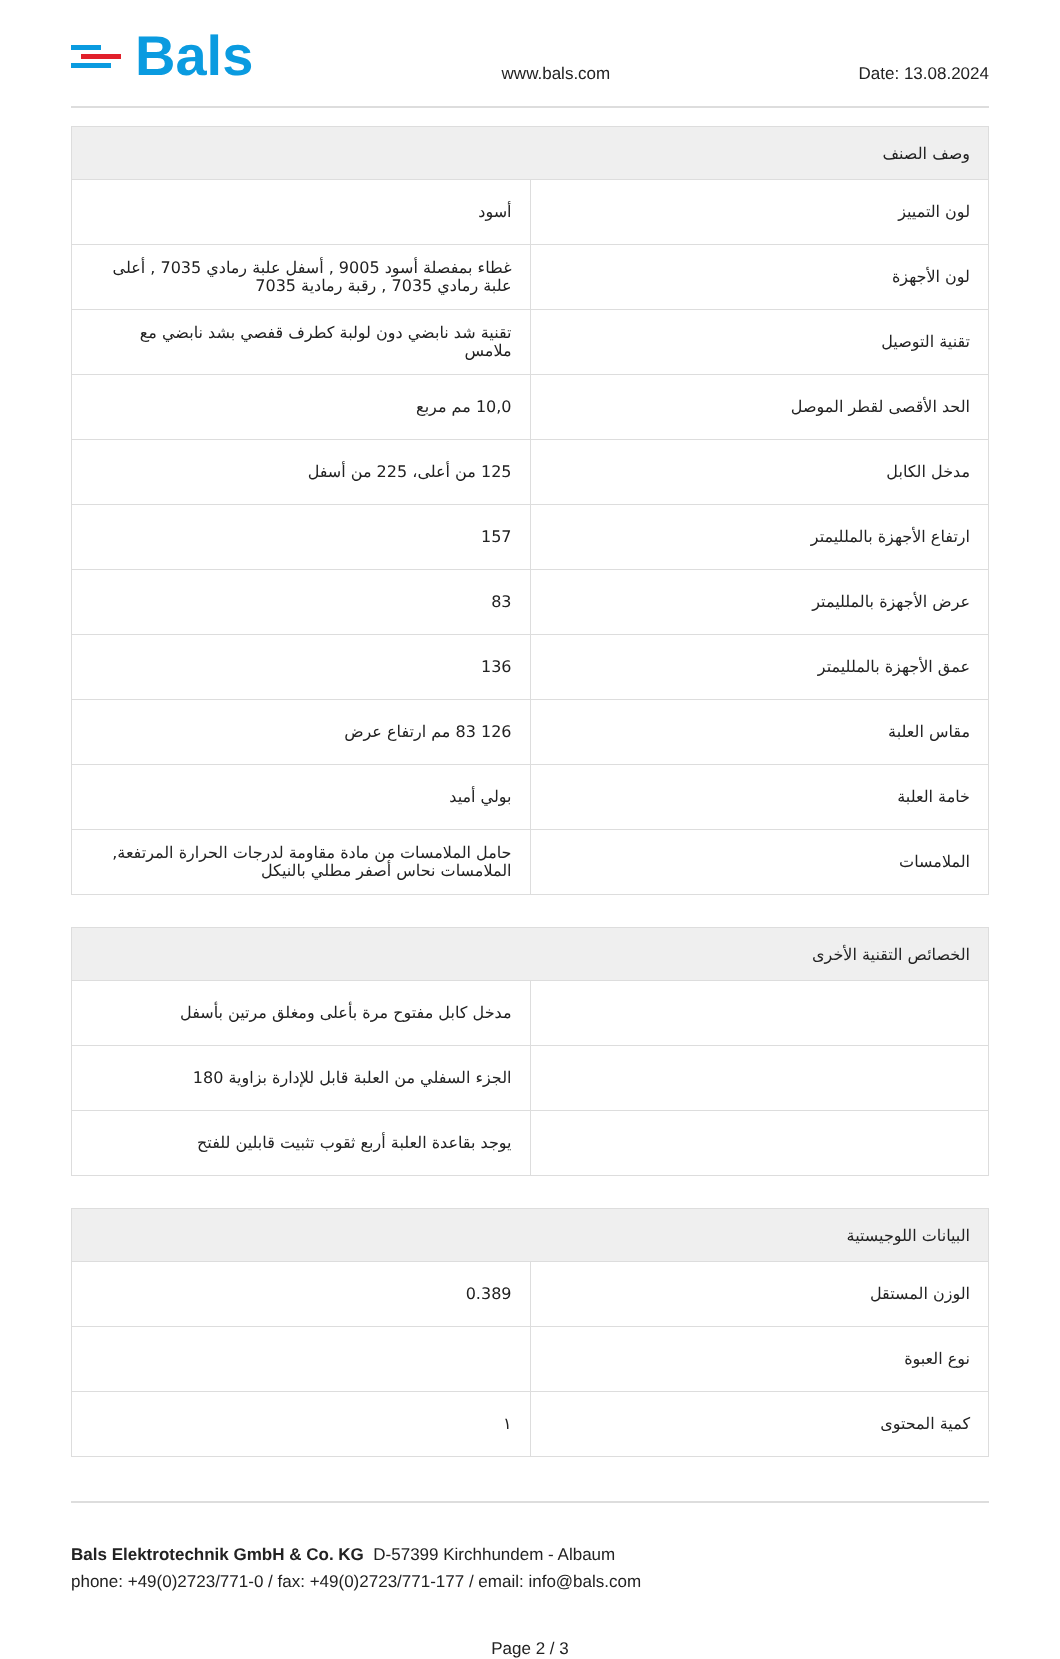Bals
www.bals.com
Date: 13.08.2024
| وصف الصنف | |
| --- | --- |
| لون التمييز | أسود |
| لون الأجهزة | غطاء بمفصلة أسود 9005 , أسفل علبة رمادي 7035 , أعلى علبة رمادي 7035 , رقبة رمادية 7035 |
| تقنية التوصيل | تقنية شد نابضي دون لولبة كطرف قفصي بشد نابضي مع ملامس |
| الحد الأقصى لقطر الموصل | 10,0 مم مربع |
| مدخل الكابل | 125 من أعلى، 225 من أسفل |
| ارتفاع الأجهزة بالملليمتر | 157 |
| عرض الأجهزة بالملليمتر | 83 |
| عمق الأجهزة بالملليمتر | 136 |
| مقاس العلبة | 126 83 مم ارتفاع عرض |
| خامة العلبة | بولي أميد |
| الملامسات | حامل الملامسات من مادة مقاومة لدرجات الحرارة المرتفعة, الملامسات نحاس أصفر مطلي بالنيكل |
| الخصائص التقنية الأخرى | |
| --- | --- |
| | مدخل كابل مفتوح مرة بأعلى ومغلق مرتين بأسفل |
| | الجزء السفلي من العلبة قابل للإدارة بزاوية 180 |
| | يوجد بقاعدة العلبة أربع ثقوب تثبيت قابلين للفتح |
| البيانات اللوجيستية | |
| --- | --- |
| الوزن المستقل | 0.389 |
| نوع العبوة | |
| كمية المحتوى | ١ |
Bals Elektrotechnik GmbH & Co. KG D-57399 Kirchhundem - Albaum
phone: +49(0)2723/771-0 / fax: +49(0)2723/771-177 / email: info@bals.com
Page 2 / 3